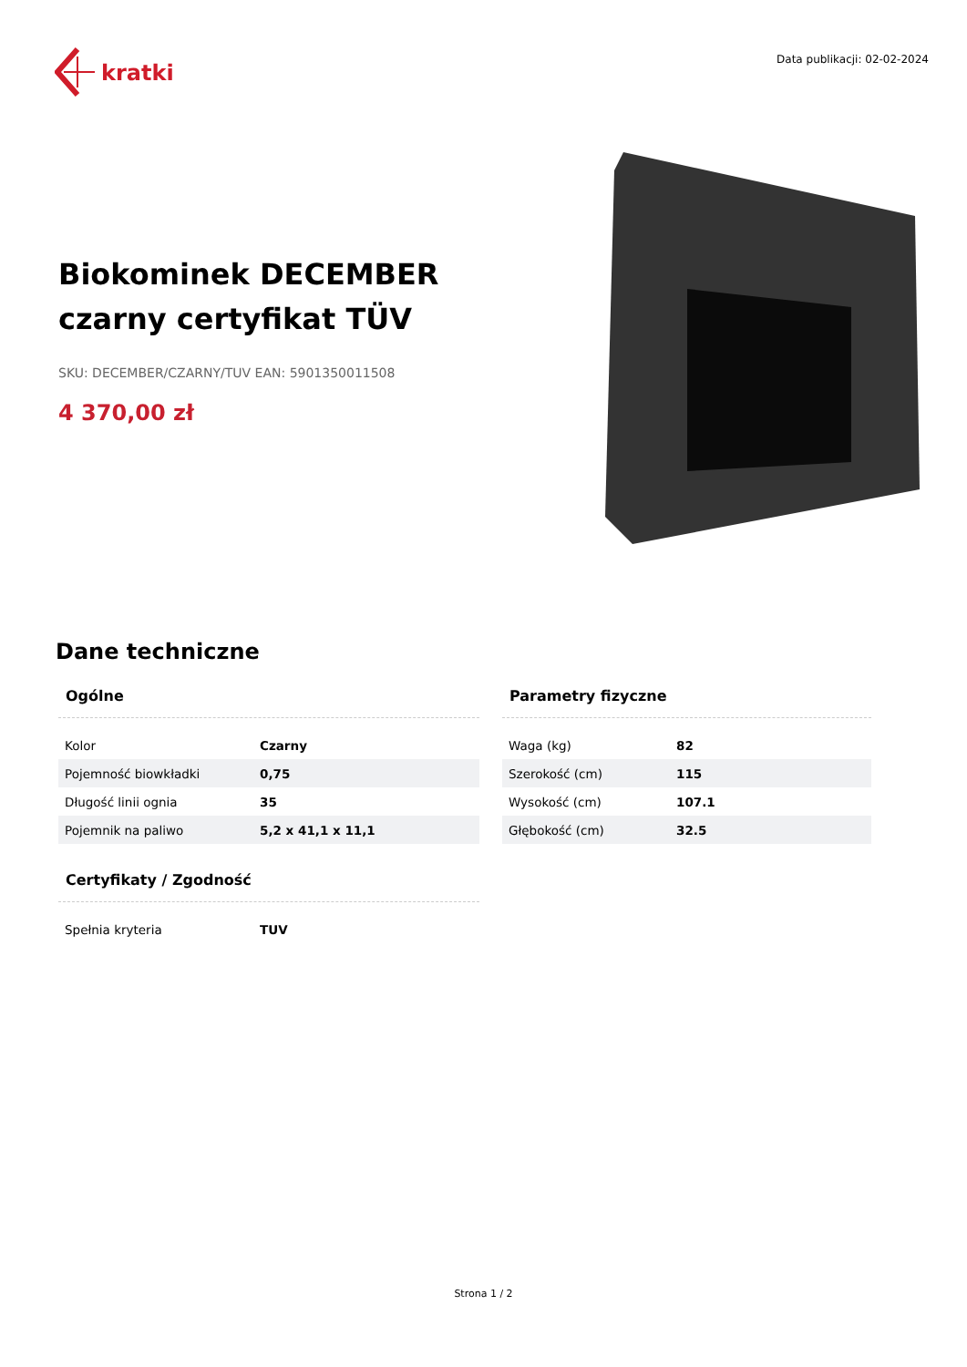kratki
Data publikacji: 02-02-2024
Biokominek DECEMBER czarny certyfikat TÜV
SKU: DECEMBER/CZARNY/TUV EAN: 5901350011508
4 370,00 zł
Dane techniczne
Ogólne
| Kolor | Czarny |
| Pojemność biowkładki | 0,75 |
| Długość linii ognia | 35 |
| Pojemnik na paliwo | 5,2 x 41,1 x 11,1 |
Certyfikaty / Zgodność
| Spełnia kryteria | TUV |
Parametry fizyczne
| Waga (kg) | 82 |
| Szerokość (cm) | 115 |
| Wysokość (cm) | 107.1 |
| Głębokość (cm) | 32.5 |
Strona 1 / 2